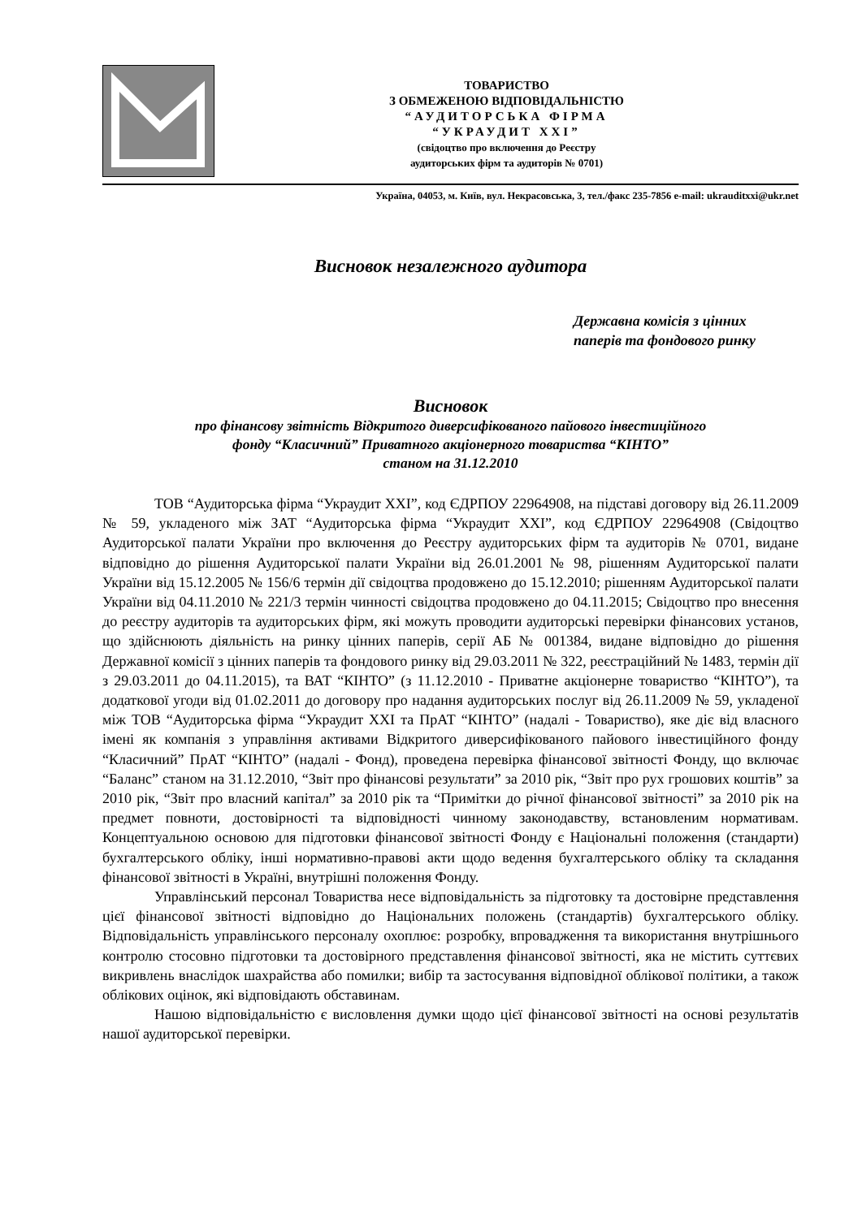ТОВАРИСТВО
З ОБМЕЖЕНОЮ ВІДПОВІДАЛЬНІСТЮ
“АУДИТОРСЬКА ФІРМА
“УКРАУДИТ ХХІ”
(свідоцтво про включення до Реєстру
аудиторських фірм та аудиторів № 0701)
Україна, 04053, м. Київ, вул. Некрасовська, 3, тел./факс 235-7856 e-mail: ukrauditxxi@ukr.net
Висновок незалежного аудитора
Державна комісія з цінних
паперів та фондового ринку
Висновок
про фінансову звітність Відкритого диверсифікованого пайового інвестиційного
фонду “Класичний” Приватного акціонерного товариства “КІНТО”
станом на 31.12.2010
ТОВ “Аудиторська фірма “Украудит ХХІ”, код ЄДРПОУ 22964908, на підставі договору від 26.11.2009 № 59, укладеного між ЗАТ “Аудиторська фірма “Украудит ХХІ”, код ЄДРПОУ 22964908 (Свідоцтво Аудиторської палати України про включення до Реєстру аудиторських фірм та аудиторів № 0701, видане відповідно до рішення Аудиторської палати України від 26.01.2001 № 98, рішенням Аудиторської палати України від 15.12.2005 № 156/6 термін дії свідоцтва продовжено до 15.12.2010; рішенням Аудиторської палати України від 04.11.2010 № 221/3 термін чинності свідоцтва продовжено до 04.11.2015; Свідоцтво про внесення до реєстру аудиторів та аудиторських фірм, які можуть проводити аудиторські перевірки фінансових установ, що здійснюють діяльність на ринку цінних паперів, серії АБ № 001384, видане відповідно до рішення Державної комісії з цінних паперів та фондового ринку від 29.03.2011 № 322, реєстраційний № 1483, термін дії з 29.03.2011 до 04.11.2015), та ВАТ “КІНТО” (з 11.12.2010 - Приватне акціонерне товариство “КІНТО”), та додаткової угоди від 01.02.2011 до договору про надання аудиторських послуг від 26.11.2009 № 59, укладеної між ТОВ “Аудиторська фірма “Украудит ХХІ та ПрАТ “КІНТО” (надалі - Товариство), яке діє від власного імені як компанія з управління активами Відкритого диверсифікованого пайового інвестиційного фонду “Класичний” ПрАТ “КІНТО” (надалі - Фонд), проведена перевірка фінансової звітності Фонду, що включає “Баланс” станом на 31.12.2010, “Звіт про фінансові результати” за 2010 рік, “Звіт про рух грошових коштів” за 2010 рік, “Звіт про власний капітал” за 2010 рік та “Примітки до річної фінансової звітності” за 2010 рік на предмет повноти, достовірності та відповідності чинному законодавству, встановленим нормативам. Концептуальною основою для підготовки фінансової звітності Фонду є Національні положення (стандарти) бухгалтерського обліку, інші нормативно-правові акти щодо ведення бухгалтерського обліку та складання фінансової звітності в Україні, внутрішні положення Фонду.
Управлінський персонал Товариства несе відповідальність за підготовку та достовірне представлення цієї фінансової звітності відповідно до Національних положень (стандартів) бухгалтерського обліку. Відповідальність управлінського персоналу охоплює: розробку, впровадження та використання внутрішнього контролю стосовно підготовки та достовірного представлення фінансової звітності, яка не містить суттєвих викривлень внаслідок шахрайства або помилки; вибір та застосування відповідної облікової політики, а також облікових оцінок, які відповідають обставинам.
Нашою відповідальністю є висловлення думки щодо цієї фінансової звітності на основі результатів нашої аудиторської перевірки.